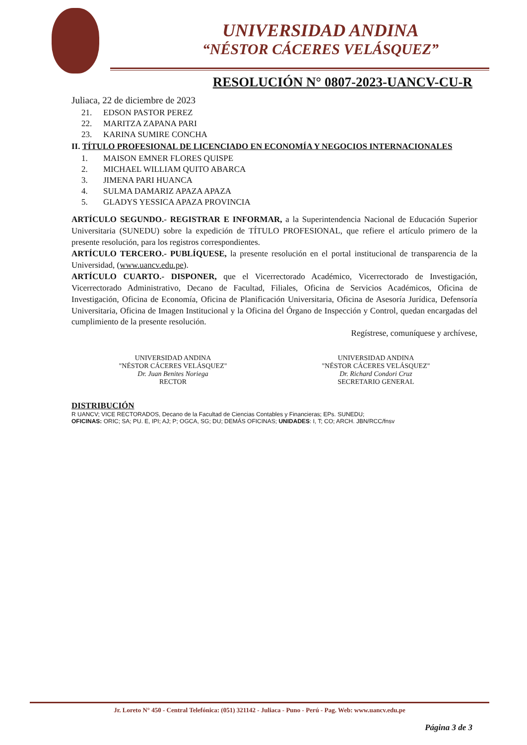UNIVERSIDAD ANDINA
“NÉSTOR CÁCERES VELÁSQUEZ”
RESOLUCIÓN N° 0807-2023-UANCV-CU-R
Juliaca, 22 de diciembre de 2023
21. EDSON PASTOR PEREZ
22. MARITZA ZAPANA PARI
23. KARINA SUMIRE CONCHA
II. TÍTULO PROFESIONAL DE LICENCIADO EN ECONOMÍA Y NEGOCIOS INTERNACIONALES
1. MAISON EMNER FLORES QUISPE
2. MICHAEL WILLIAM QUITO ABARCA
3. JIMENA PARI HUANCA
4. SULMA DAMARIZ APAZA APAZA
5. GLADYS YESSICA APAZA PROVINCIA
ARTÍCULO SEGUNDO.- REGISTRAR E INFORMAR, a la Superintendencia Nacional de Educación Superior Universitaria (SUNEDU) sobre la expedición de TÍTULO PROFESIONAL, que refiere el artículo primero de la presente resolución, para los registros correspondientes.
ARTÍCULO TERCERO.- PUBLÍQUESE, la presente resolución en el portal institucional de transparencia de la Universidad, (www.uancv.edu.pe).
ARTÍCULO CUARTO.- DISPONER, que el Vicerrectorado Académico, Vicerrectorado de Investigación, Vicerrectorado Administrativo, Decano de Facultad, Filiales, Oficina de Servicios Académicos, Oficina de Investigación, Oficina de Economía, Oficina de Planificación Universitaria, Oficina de Asesoría Jurídica, Defensoría Universitaria, Oficina de Imagen Institucional y la Oficina del Órgano de Inspección y Control, quedan encargadas del cumplimiento de la presente resolución.
Regístrese, comuníquese y archívese,
UNIVERSIDAD ANDINA
"NÉSTOR CÁCERES VELÁSQUEZ"
Dr. Juan Benites Noriega
RECTOR
UNIVERSIDAD ANDINA
"NÉSTOR CÁCERES VELÁSQUEZ"
Dr. Richard Condori Cruz
SECRETARIO GENERAL
DISTRIBUCIÓN
R UANCV; VICE RECTORADOS, Decano de la Facultad de Ciencias Contables y Financieras; EPs. SUNEDU;
OFICINAS: ORIC; SA; PU. E, IPI; AJ; P; OGCA, SG; DU; DEMÁS OFICINAS; UNIDADES: I, T; CO; ARCH. JBN/RCC/fnsv
Jr. Loreto N° 450 - Central Telefónica: (051) 321142 - Juliaca - Puno - Perú - Pag. Web: www.uancv.edu.pe
Página 3 de 3